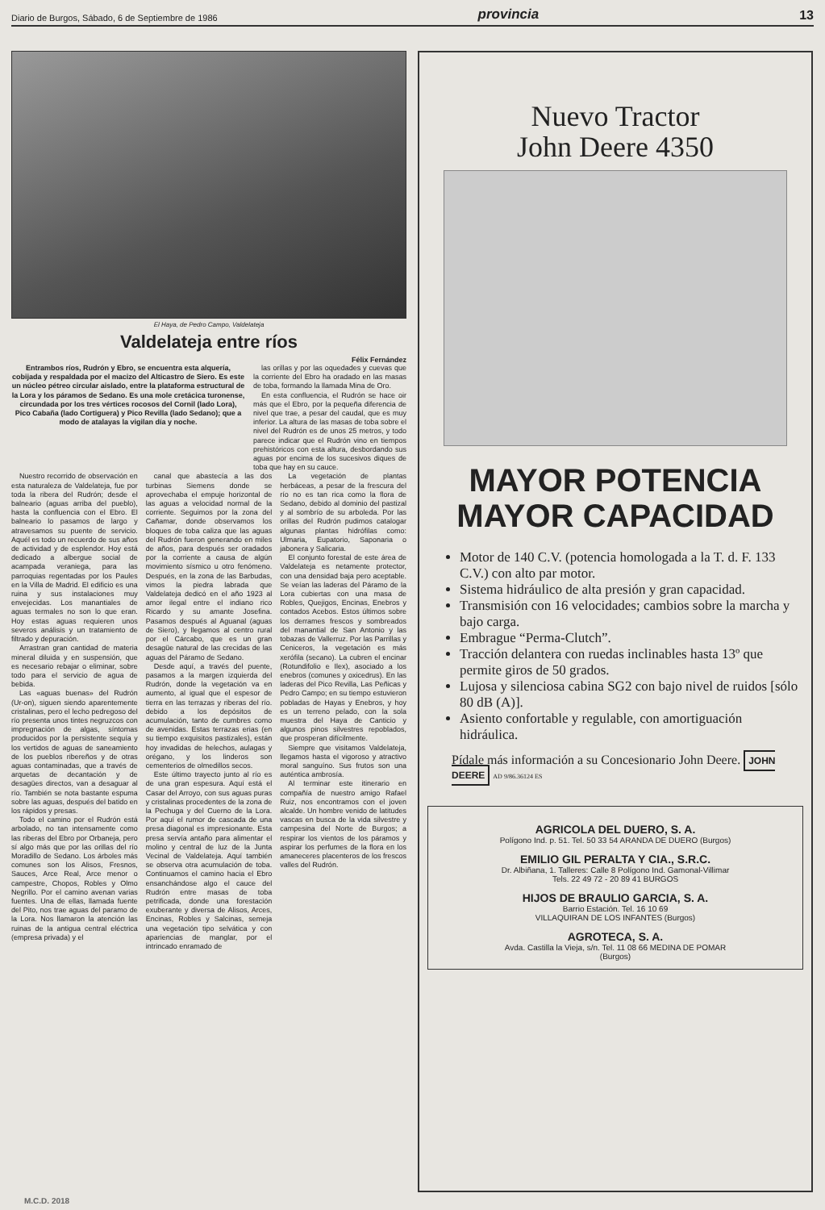Diario de Burgos, Sábado, 6 de Septiembre de 1986 provincia 13
El Haya, de Pedro Campo, Valdelateja
Valdelateja entre ríos
Félix Fernández
Entrambos ríos, Rudrón y Ebro, se encuentra esta alquería, cobijada y respaldada por el macizo del Alticastro de Siero. Es este un núcleo pétreo circular aislado, entre la plataforma estructural de la Lora y los páramos de Sedano. Es una mole cretácica turonense, circundada por los tres vértices rocosos del Cornil (lado Lora), Pico Cabaña (lado Cortiguera) y Pico Revilla (lado Sedano); que a modo de atalayas la vigilan día y noche.
las orillas y por las oquedades y cuevas que la corriente del Ebro ha oradado en las masas de toba, formando la llamada Mina de Oro.
En esta confluencia, el Rudrón se hace oir más que el Ebro, por la pequeña diferencia de nivel que trae, a pesar del caudal, que es muy inferior. La altura de las masas de toba sobre el nivel del Rudrón es de unos 25 metros, y todo parece indicar que el Rudrón vino en tiempos prehistóricos con esta altura, desbordando sus aguas por encima de los sucesivos diques de toba que hay en su cauce.
Nuestro recorrido de observación en esta naturaleza de Valdelateja, fue por toda la ribera del Rudrón; desde el balneario (aguas arriba del pueblo), hasta la confluencia con el Ebro. El balneario lo pasamos de largo y atravesamos su puente de servicio. Aquél es todo un recuerdo de sus años de actividad y de esplendor. Hoy está dedicado a albergue social de acampada veraniega, para las parroquias regentadas por los Paules en la Villa de Madrid. El edificio es una ruina y sus instalaciones muy envejecidas. Los manantiales de aguas termales no son lo que eran. Hoy estas aguas requieren unos severos análisis y un tratamiento de filtrado y depuración.
Arrastran gran cantidad de materia mineral diluida y en suspensión, que es necesario rebajar o eliminar, sobre todo para el servicio de agua de bebida.
Las «aguas buenas» del Rudrón (Ur-on), siguen siendo aparentemente cristalinas, pero el lecho pedregoso del río presenta unos tintes negruzcos con impregnación de algas, síntomas producidos por la persistente sequía y los vertidos de aguas de saneamiento de los pueblos ribereños y de otras aguas contaminadas, que a través de arquetas de decantación y de desagües directos, van a desaguar al río. También se nota bastante espuma sobre las aguas, después del batido en los rápidos y presas.
Todo el camino por el Rudrón está arbolado, no tan intensamente como las riberas del Ebro por Orbaneja, pero sí algo más que por las orillas del río Moradillo de Sedano. Los árboles más comunes son los Alisos, Fresnos, Sauces, Arce Real, Arce menor o campestre, Chopos, Robles y Olmo Negrillo. Por el camino avenan varias fuentes. Una de ellas, llamada fuente del Pito, nos trae aguas del paramo de la Lora. Nos llamaron la atención las ruinas de la antigua central eléctrica (empresa privada) y el
canal que abastecía a las dos turbinas Siemens donde se aprovechaba el empuje horizontal de las aguas a velocidad normal de la corriente. Seguimos por la zona del Cañamar, donde observamos los bloques de toba caliza que las aguas del Rudrón fueron generando en miles de años, para después ser oradados por la corriente a causa de algún movimiento sísmico u otro fenómeno. Después, en la zona de las Barbudas, vimos la piedra labrada que Valdelateja dedicó en el año 1923 al amor ilegal entre el indiano rico Ricardo y su amante Josefina. Pasamos después al Aguanal (aguas de Siero), y llegamos al centro rural por el Cárcabo, que es un gran desagüe natural de las crecidas de las aguas del Páramo de Sedano.
Desde aquí, a través del puente, pasamos a la margen izquierda del Rudrón, donde la vegetación va en aumento, al igual que el espesor de tierra en las terrazas y riberas del río. debido a los depósitos de acumulación, tanto de cumbres como de avenidas. Estas terrazas erias (en su tiempo exquisitos pastizales), están hoy invadidas de helechos, aulagas y orégano, y los linderos son cementerios de olmedillos secos.
Este último trayecto junto al río es de una gran espesura. Aquí está el Casar del Arroyo, con sus aguas puras y cristalinas procedentes de la zona de la Pechuga y del Cuerno de la Lora. Por aquí el rumor de cascada de una presa diagonal es impresionante. Esta presa servía antaño para alimentar el molino y central de luz de la Junta Vecinal de Valdelateja. Aquí también se observa otra acumulación de toba. Continuamos el camino hacia el Ebro ensanchándose algo el cauce del Rudrón entre masas de toba petrificada, donde una forestación exuberante y diversa de Alisos, Arces, Encinas, Robles y Salcinas, semeja una vegetación tipo selvática y con apariencias de manglar, por el intrincado enramado de
La vegetación de plantas herbáceas, a pesar de la frescura del río no es tan rica como la flora de Sedano, debido al dominio del pastizal y al sombrío de su arboleda. Por las orillas del Rudrón pudimos catalogar algunas plantas hidrófilas como: Ulmaria, Eupatorio, Saponaria o jabonera y Salicaria.
El conjunto forestal de este área de Valdelateja es netamente protector, con una densidad baja pero aceptable. Se veían las laderas del Páramo de la Lora cubiertas con una masa de Robles, Quejigos, Encinas, Enebros y contados Acebos. Estos últimos sobre los derrames frescos y sombreados del manantial de San Antonio y las tobazas de Vallerruz. Por las Parrillas y Ceniceros, la vegetación es más xerófila (secano). La cubren el encinar (Rotundifolio e Ilex), asociado a los enebros (comunes y oxicedrus). En las laderas del Pico Revilla, Las Peñicas y Pedro Campo; en su tiempo estuvieron pobladas de Hayas y Enebros, y hoy es un terreno pelado, con la sola muestra del Haya de Canticio y algunos pinos silvestres repoblados, que prosperan difícilmente.
Siempre que visitamos Valdelateja, llegamos hasta el vigoroso y atractivo moral sanguíno. Sus frutos son una auténtica ambrosía.
Al terminar este itinerario en compañía de nuestro amigo Rafael Ruiz, nos encontramos con el joven alcalde. Un hombre venido de latitudes vascas en busca de la vida silvestre y campesina del Norte de Burgos; a respirar los vientos de los páramos y aspirar los perfumes de la flora en los amaneceres placenteros de los frescos valles del Rudrón.
Nuevo Tractor
John Deere 4350
MAYOR POTENCIA
MAYOR CAPACIDAD
Motor de 140 C.V. (potencia homologada a la T. d. F. 133 C.V.) con alto par motor.
Sistema hidráulico de alta presión y gran capacidad.
Transmisión con 16 velocidades; cambios sobre la marcha y bajo carga.
Embrague “Perma-Clutch”.
Tracción delantera con ruedas inclinables hasta 13º que permite giros de 50 grados.
Lujosa y silenciosa cabina SG2 con bajo nivel de ruidos [sólo 80 dB (A)].
Asiento confortable y regulable, con amortiguación hidráulica.
Pídale más información a su Concesionario John Deere. JOHN DEERE AD 9/86.36124 ES
AGRICOLA DEL DUERO, S. A.
Polígono Ind. p. 51. Tel. 50 33 54 ARANDA DE DUERO (Burgos)
EMILIO GIL PERALTA Y CIA., S.R.C.
Dr. Albiñana, 1. Talleres: Calle 8 Polígono Ind. Gamonal-Villimar
Tels. 22 49 72 - 20 89 41 BURGOS
HIJOS DE BRAULIO GARCIA, S. A.
Barrio Estación. Tel. 16 10 69
VILLAQUIRAN DE LOS INFANTES (Burgos)
AGROTECA, S. A.
Avda. Castilla la Vieja, s/n. Tel. 11 08 66 MEDINA DE POMAR
(Burgos)
M.C.D. 2018